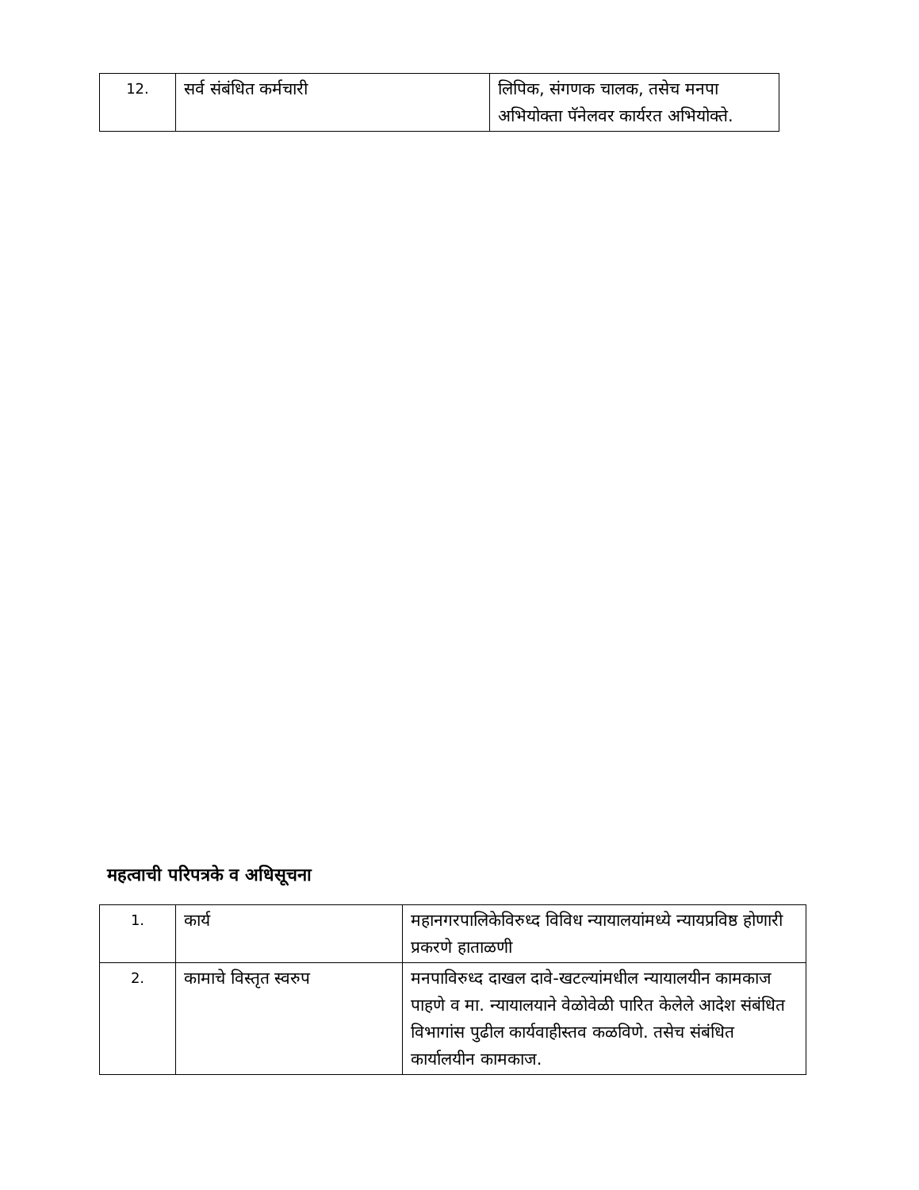| 12. | सर्व संबंधित कर्मचारी | लिपिक, संगणक चालक, तसेच मनपा अभियोक्ता पॅनेलवर कार्यरत अभियोक्ते. |
महत्वाची परिपत्रके व अधिसूचना
| 1. | कार्य | महानगरपालिकेविरुध्द विविध न्यायालयांमध्ये न्यायप्रविष्ठ होणारी प्रकरणे हाताळणी |
| 2. | कामाचे विस्तृत स्वरुप | मनपाविरुध्द दाखल दावे-खटल्यांमधील न्यायालयीन कामकाज पाहणे व मा. न्यायालयाने वेळोवेळी पारित केलेले आदेश संबंधित विभागांस पुढील कार्यवाहीस्तव कळविणे. तसेच संबंधित कार्यालयीन कामकाज. |